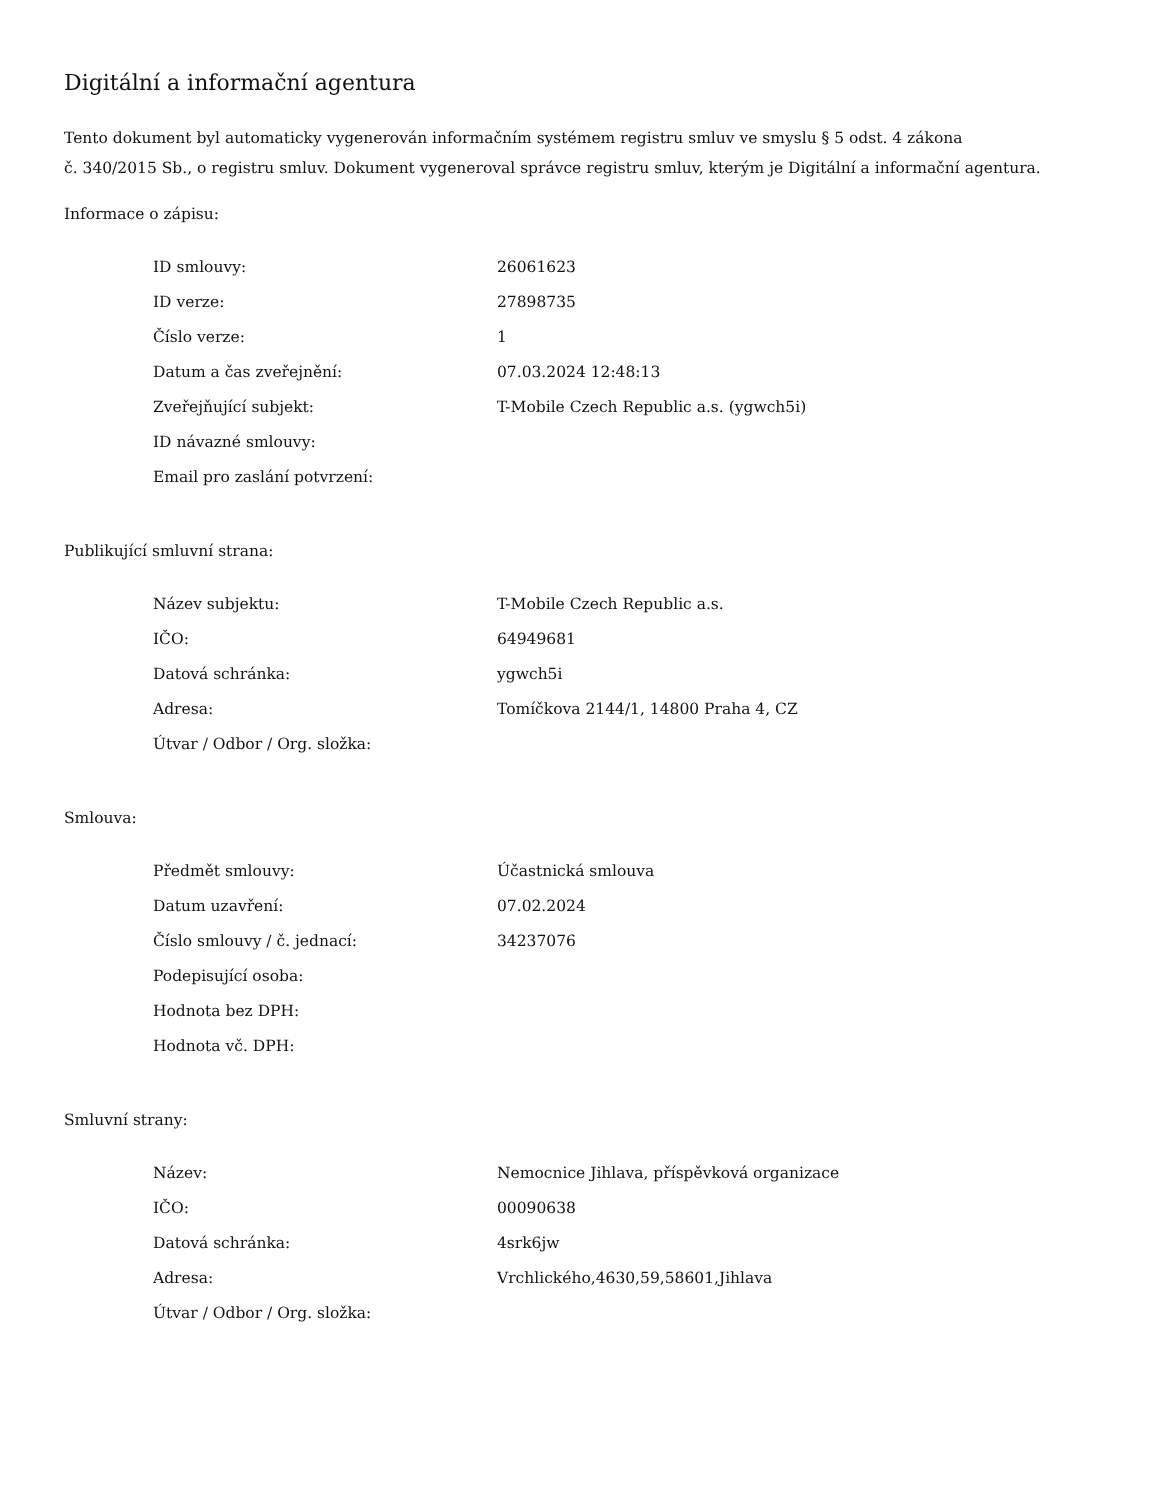Digitální a informační agentura
Tento dokument byl automaticky vygenerován informačním systémem registru smluv ve smyslu § 5 odst. 4 zákona
č. 340/2015 Sb., o registru smluv. Dokument vygeneroval správce registru smluv, kterým je Digitální a informační agentura.
Informace o zápisu:
| ID smlouvy: | 26061623 |
| ID verze: | 27898735 |
| Číslo verze: | 1 |
| Datum a čas zveřejnění: | 07.03.2024 12:48:13 |
| Zveřejňující subjekt: | T-Mobile Czech Republic a.s. (ygwch5i) |
| ID návazné smlouvy: | |
| Email pro zaslání potvrzení: | |
Publikující smluvní strana:
| Název subjektu: | T-Mobile Czech Republic a.s. |
| IČO: | 64949681 |
| Datová schránka: | ygwch5i |
| Adresa: | Tomíčkova 2144/1, 14800 Praha 4, CZ |
| Útvar / Odbor / Org. složka: | |
Smlouva:
| Předmět smlouvy: | Účastnická smlouva |
| Datum uzavření: | 07.02.2024 |
| Číslo smlouvy / č. jednací: | 34237076 |
| Podepisující osoba: | |
| Hodnota bez DPH: | |
| Hodnota vč. DPH: | |
Smluvní strany:
| Název: | Nemocnice Jihlava, příspěvková organizace |
| IČO: | 00090638 |
| Datová schránka: | 4srk6jw |
| Adresa: | Vrchlického,4630,59,58601,Jihlava |
| Útvar / Odbor / Org. složka: | |